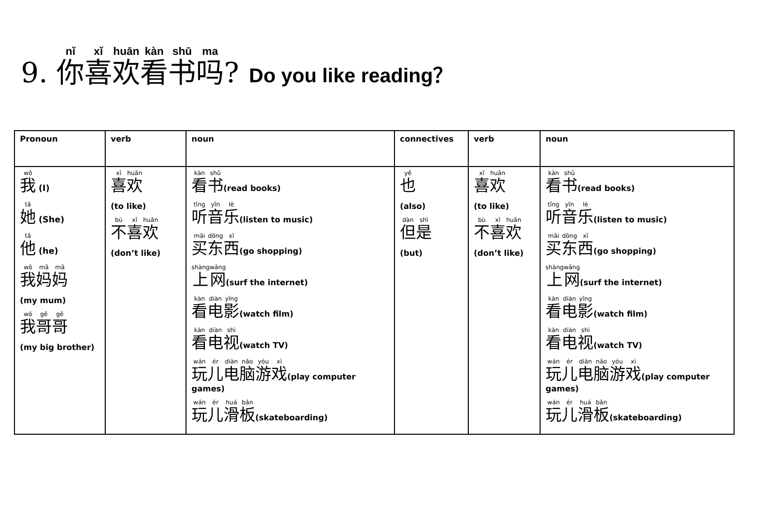9. 你喜欢看书吗? Do you like reading？
| Pronoun | verb | noun | connectives | verb | noun |
| --- | --- | --- | --- | --- | --- |
| 我 (I) 她 (She) 他 (he) 我 妈 妈 (my mum) 我 哥 哥 (my big brother) | 喜 欢 (to like) 不 喜 欢 (don’t like) | 看 书 (read books) 听 音 乐 (listen to music) 买 东 西 (go shopping) 上 网 (surf the internet) 看 电 影 (watch film) 看 电 视 (watch TV) 玩 儿 电 脑 游 戏 (play computer games) 玩 儿 滑 板 (skateboarding) | 也 (also) 但 是 (but) | 喜 欢 (to like) 不 喜 欢 (don’t like) | 看 书 (read books) 听 音 乐 (listen to music) 买 东 西 (go shopping) 上 网 (surf the internet) 看 电 影 (watch film) 看 电 视 (watch TV) 玩 儿 电 脑 游 戏 (play computer games) 玩 儿 滑 板 (skateboarding) |